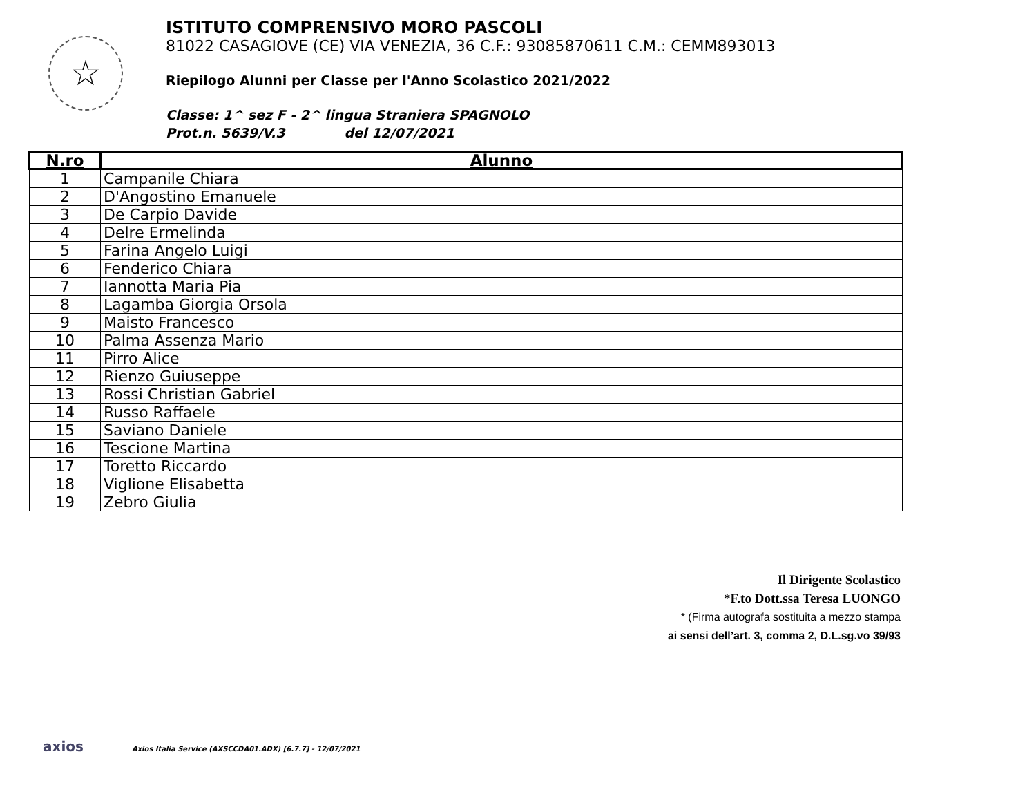☆
ISTITUTO COMPRENSIVO MORO PASCOLI
81022 CASAGIOVE (CE) VIA VENEZIA, 36 C.F.: 93085870611 C.M.: CEMM893013
Riepilogo Alunni per Classe per l'Anno Scolastico 2021/2022
Classe: 1^ sez F - 2^ lingua Straniera SPAGNOLO
Prot.n. 5639/V.3 del 12/07/2021
| N.ro | Alunno |
| --- | --- |
| 1 | Campanile Chiara |
| 2 | D'Angostino Emanuele |
| 3 | De Carpio Davide |
| 4 | Delre Ermelinda |
| 5 | Farina Angelo Luigi |
| 6 | Fenderico Chiara |
| 7 | Iannotta Maria Pia |
| 8 | Lagamba Giorgia Orsola |
| 9 | Maisto Francesco |
| 10 | Palma Assenza Mario |
| 11 | Pirro Alice |
| 12 | Rienzo Guiuseppe |
| 13 | Rossi Christian Gabriel |
| 14 | Russo Raffaele |
| 15 | Saviano Daniele |
| 16 | Tescione Martina |
| 17 | Toretto Riccardo |
| 18 | Viglione Elisabetta |
| 19 | Zebro Giulia |
Il Dirigente Scolastico
*F.to Dott.ssa Teresa LUONGO
* (Firma autografa sostituita a mezzo stampa
ai sensi dell’art. 3, comma 2, D.L.sg.vo 39/93
axios Axios Italia Service (AXSCCDA01.ADX) [6.7.7] - 12/07/2021